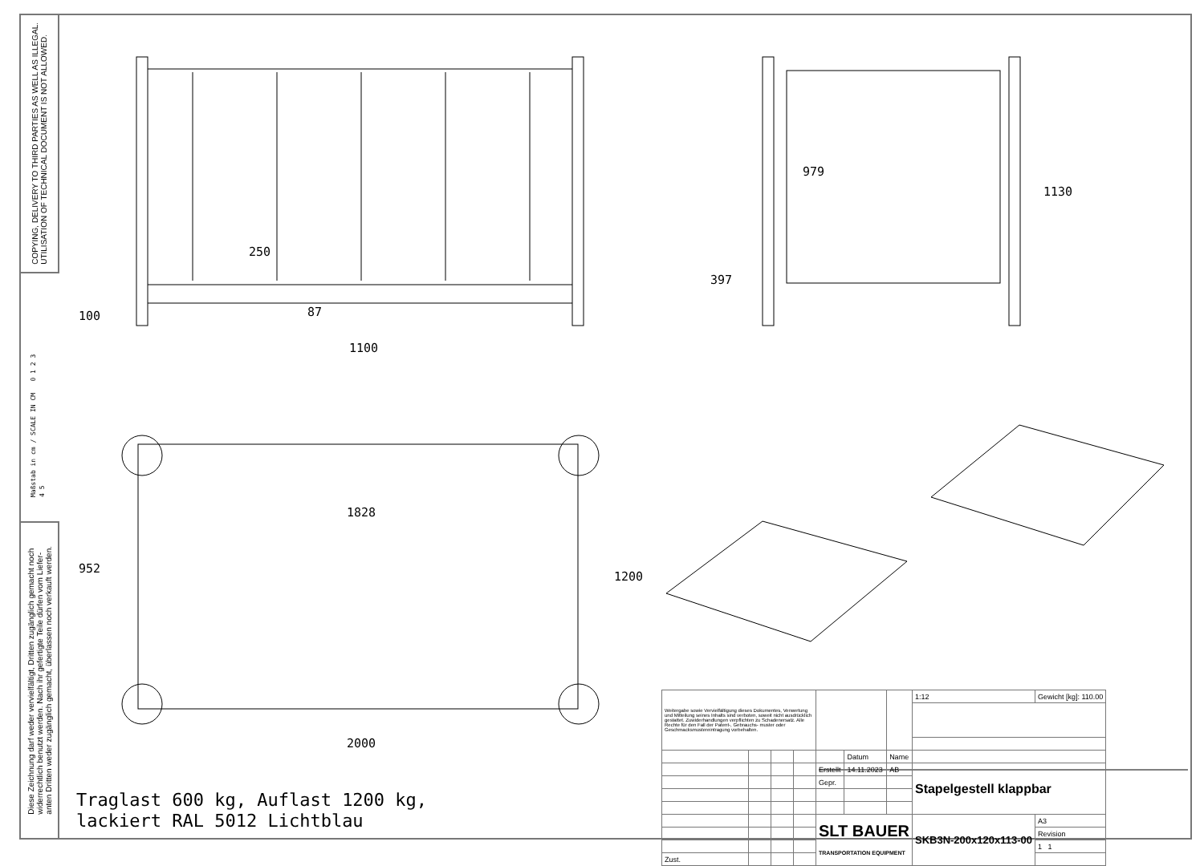COPYING, DELIVERY TO THIRD PARTIES AS WELL AS ILLEGAL.
UTILISATION OF TECHNICAL DOCUMENT IS NOT ALLOWED.
Maßstab in cm / SCALE IN CM 0 1 2 3 4 5
Diese Zeichnung darf weder vervielfältigt, Dritten zugänglich gemacht noch
widerrechtlich benutzt werden. Nach ihr gefertigte Teile dürfen vom Liefer-
anten Dritten weder zugänglich gemacht, überlassen noch verkauft werden.
250
1100
100 87
979
1130
397
1828
952
1200
2000
Traglast 600 kg, Auflast 1200 kg,
lackiert RAL 5012 Lichtblau
| Weitergabe sowie Vervielfältigung dieses Dokumentes, Verwertung und Mitteilung seines Inhalts sind verboten, soweit nicht ausdrücklich gestattet. Zuwiderhandlungen verpflichten zu Schadenersatz. Alle Rechte für den Fall der Patent-, Gebrauchs- muster oder Geschmacksmustereintragung vorbehalten. | | | | | | | 1:12 | Gewicht [kg]: 110.00 | |
| | | | | | Datum | Name | | | |
| | | | | Erstellt | 14.11.2023 | AB | Stapelgestell klappbar | | |
| | | | | Gepr. | | | | | |
| | | | | SLT BAUER TRANSPORTATION EQUIPMENT | | | SKB3N-200x120x113-00 | | A3 |
| | | | | | | | | | Revision |
| | | | | | | | | | 1 1 |
| Zust. | | | | | | | | | |